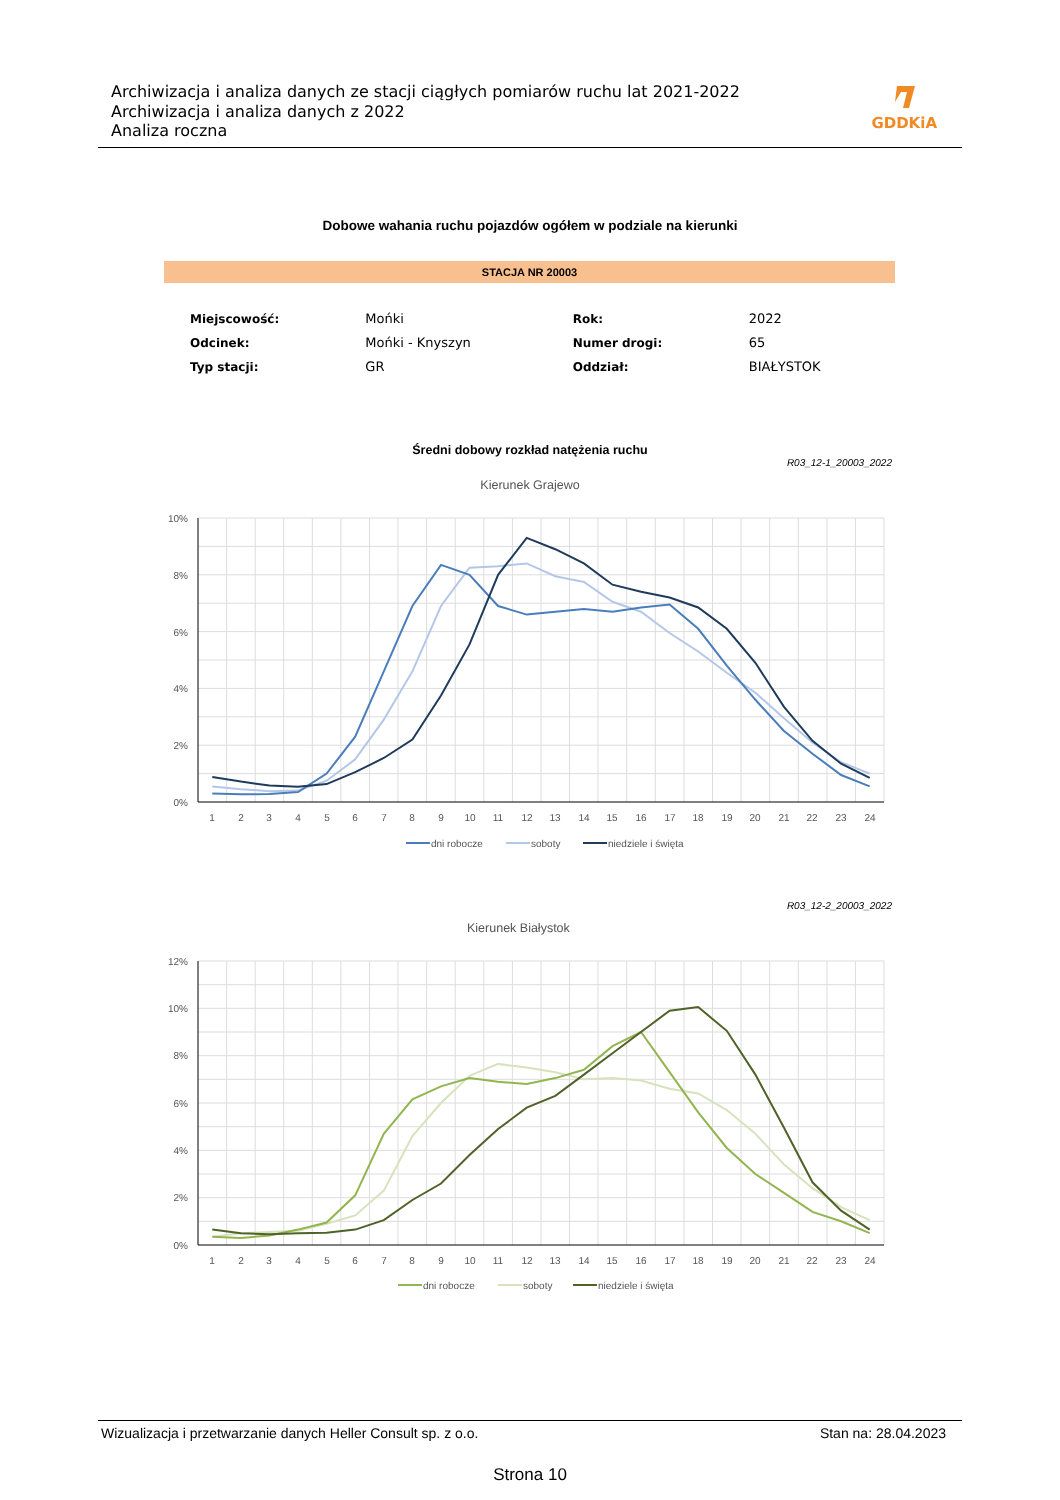Archiwizacja i analiza danych ze stacji ciągłych pomiarów ruchu lat 2021-2022
Archiwizacja i analiza danych z 2022
Analiza roczna
GDDKiA
Dobowe wahania ruchu pojazdów ogółem w podziale na kierunki
STACJA NR 20003
| Miejscowość: | Mońki | Rok: | 2022 |
| Odcinek: | Mońki - Knyszyn | Numer drogi: | 65 |
| Typ stacji: | GR | Oddział: | BIAŁYSTOK |
Średni dobowy rozkład natężenia ruchu
R03_12-1_20003_2022
Kierunek Grajewo
10%
8%
6%
4%
2%
0%
1
2
3
4
5
6
7
8
9
10
11
12
13
14
15
16
17
18
19
20
21
22
23
24
dni robocze
soboty
niedziele i święta
R03_12-2_20003_2022
Kierunek Białystok
12%
10%
8%
6%
4%
2%
0%
1
2
3
4
5
6
7
8
9
10
11
12
13
14
15
16
17
18
19
20
21
22
23
24
dni robocze
soboty
niedziele i święta
Wizualizacja i przetwarzanie danych Heller Consult sp. z o.o. Stan na: 28.04.2023
Strona 10